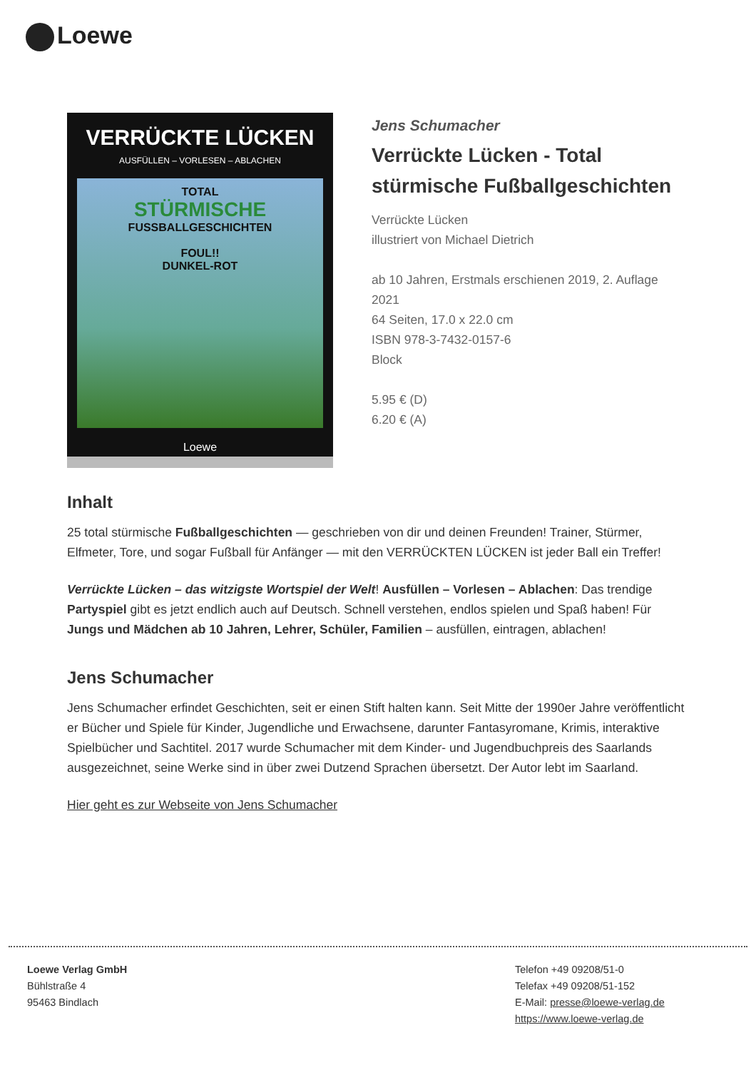Loewe
VERRÜCKTE LÜCKEN
AUSFÜLLEN – VORLESEN – ABLACHEN
TOTAL
STÜRMISCHE
FUSSBALLGESCHICHTEN
FOUL!!
DUNKEL-ROT
Loewe
Jens Schumacher
Verrückte Lücken - Total stürmische Fußballgeschichten
Verrückte Lücken
illustriert von Michael Dietrich
ab 10 Jahren, Erstmals erschienen 2019, 2. Auflage 2021
64 Seiten, 17.0 x 22.0 cm
ISBN 978-3-7432-0157-6
Block
5.95 € (D)
6.20 € (A)
Inhalt
25 total stürmische Fußballgeschichten — geschrieben von dir und deinen Freunden! Trainer, Stürmer, Elfmeter, Tore, und sogar Fußball für Anfänger — mit den VERRÜCKTEN LÜCKEN ist jeder Ball ein Treffer!
Verrückte Lücken – das witzigste Wortspiel der Welt! Ausfüllen – Vorlesen – Ablachen: Das trendige Partyspiel gibt es jetzt endlich auch auf Deutsch. Schnell verstehen, endlos spielen und Spaß haben! Für Jungs und Mädchen ab 10 Jahren, Lehrer, Schüler, Familien – ausfüllen, eintragen, ablachen!
Jens Schumacher
Jens Schumacher erfindet Geschichten, seit er einen Stift halten kann. Seit Mitte der 1990er Jahre veröffentlicht er Bücher und Spiele für Kinder, Jugendliche und Erwachsene, darunter Fantasyromane, Krimis, interaktive Spielbücher und Sachtitel. 2017 wurde Schumacher mit dem Kinder- und Jugendbuchpreis des Saarlands ausgezeichnet, seine Werke sind in über zwei Dutzend Sprachen übersetzt. Der Autor lebt im Saarland.
Hier geht es zur Webseite von Jens Schumacher
Loewe Verlag GmbH
Bühlstraße 4
95463 Bindlach
Telefon +49 09208/51-0
Telefax +49 09208/51-152
E-Mail: presse@loewe-verlag.de
https://www.loewe-verlag.de